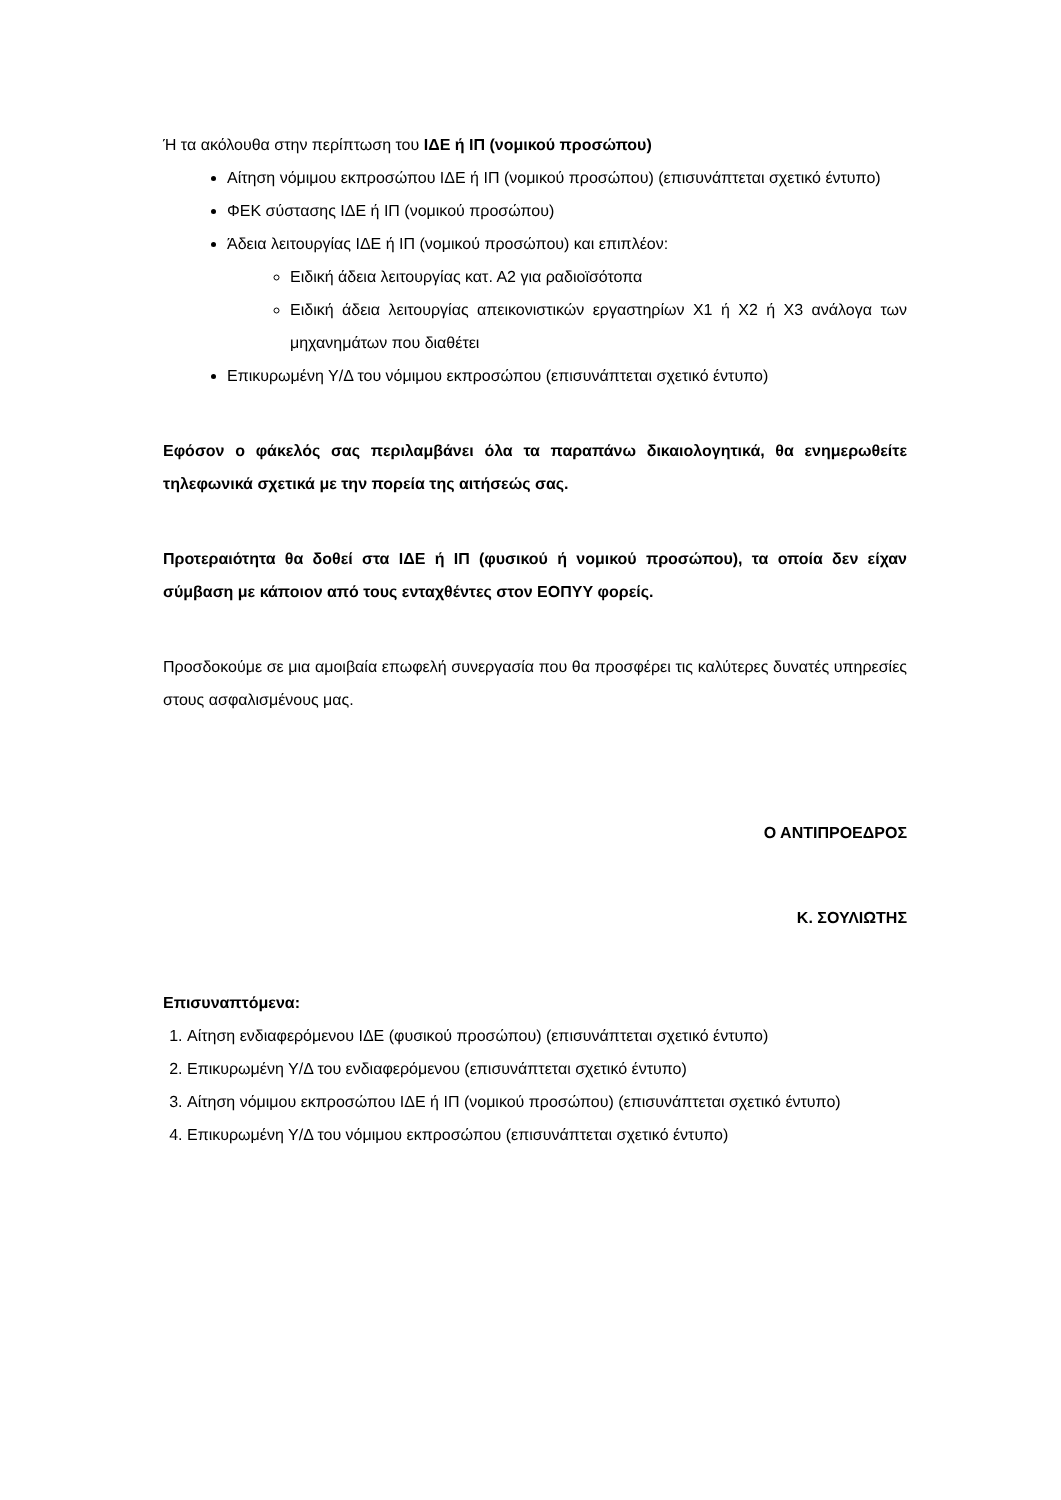Ή τα ακόλουθα στην περίπτωση του ΙΔΕ ή ΙΠ (νομικού προσώπου)
Αίτηση νόμιμου εκπροσώπου ΙΔΕ ή ΙΠ (νομικού προσώπου) (επισυνάπτεται σχετικό έντυπο)
ΦΕΚ σύστασης ΙΔΕ ή ΙΠ (νομικού προσώπου)
Άδεια λειτουργίας ΙΔΕ ή ΙΠ (νομικού προσώπου) και επιπλέον:
Ειδική άδεια λειτουργίας κατ. Α2 για ραδιοϊσότοπα
Ειδική άδεια λειτουργίας απεικονιστικών εργαστηρίων Χ1 ή Χ2 ή Χ3 ανάλογα των μηχανημάτων που διαθέτει
Επικυρωμένη Υ/Δ του νόμιμου εκπροσώπου (επισυνάπτεται σχετικό έντυπο)
Εφόσον ο φάκελός σας περιλαμβάνει όλα τα παραπάνω δικαιολογητικά, θα ενημερωθείτε τηλεφωνικά σχετικά με την πορεία της αιτήσεώς σας.
Προτεραιότητα θα δοθεί στα ΙΔΕ ή ΙΠ (φυσικού ή νομικού προσώπου), τα οποία δεν είχαν σύμβαση με κάποιον από τους ενταχθέντες στον ΕΟΠΥΥ φορείς.
Προσδοκούμε σε μια αμοιβαία επωφελή συνεργασία που θα προσφέρει τις καλύτερες δυνατές υπηρεσίες στους ασφαλισμένους μας.
Ο ΑΝΤΙΠΡΟΕΔΡΟΣ
Κ. ΣΟΥΛΙΩΤΗΣ
Επισυναπτόμενα:
1. Αίτηση ενδιαφερόμενου ΙΔΕ (φυσικού προσώπου) (επισυνάπτεται σχετικό έντυπο)
2. Επικυρωμένη Υ/Δ του ενδιαφερόμενου (επισυνάπτεται σχετικό έντυπο)
3. Αίτηση νόμιμου εκπροσώπου ΙΔΕ ή ΙΠ (νομικού προσώπου) (επισυνάπτεται σχετικό έντυπο)
4. Επικυρωμένη Υ/Δ του νόμιμου εκπροσώπου (επισυνάπτεται σχετικό έντυπο)